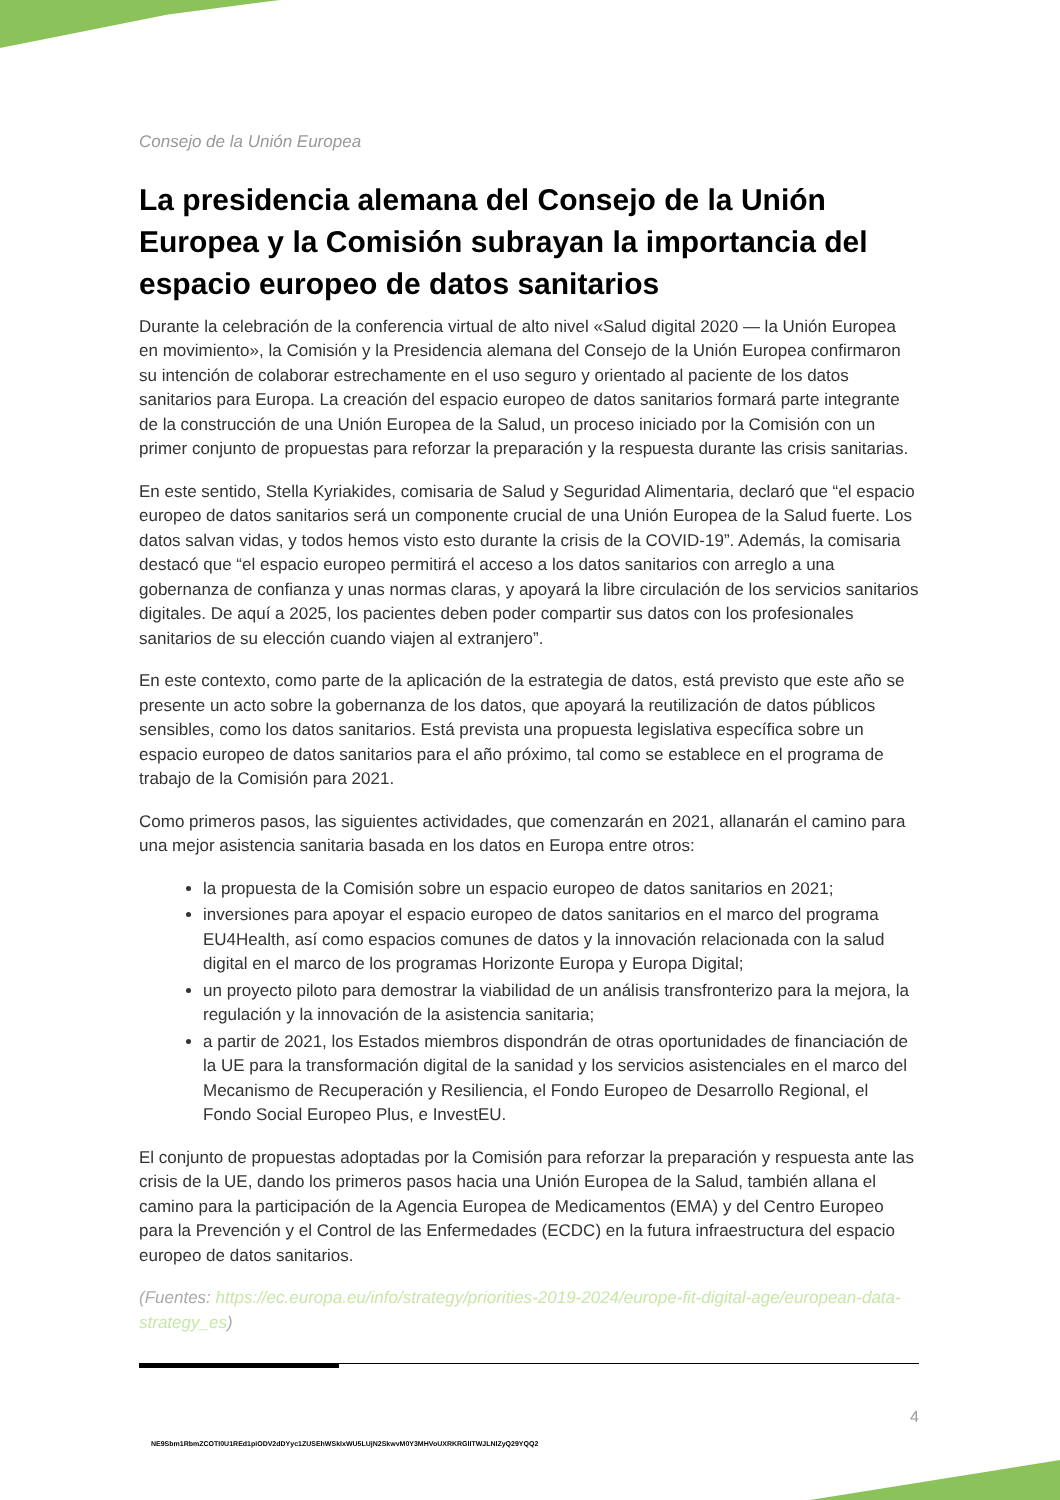Consejo de la Unión Europea
La presidencia alemana del Consejo de la Unión Europea y la Comisión subrayan la importancia del espacio europeo de datos sanitarios
Durante la celebración de la conferencia virtual de alto nivel «Salud digital 2020 — la Unión Europea en movimiento», la Comisión y la Presidencia alemana del Consejo de la Unión Europea confirmaron su intención de colaborar estrechamente en el uso seguro y orientado al paciente de los datos sanitarios para Europa. La creación del espacio europeo de datos sanitarios formará parte integrante de la construcción de una Unión Europea de la Salud, un proceso iniciado por la Comisión con un primer conjunto de propuestas para reforzar la preparación y la respuesta durante las crisis sanitarias.
En este sentido, Stella Kyriakides, comisaria de Salud y Seguridad Alimentaria, declaró que “el espacio europeo de datos sanitarios será un componente crucial de una Unión Europea de la Salud fuerte. Los datos salvan vidas, y todos hemos visto esto durante la crisis de la COVID-19”. Además, la comisaria destacó que “el espacio europeo permitirá el acceso a los datos sanitarios con arreglo a una gobernanza de confianza y unas normas claras, y apoyará la libre circulación de los servicios sanitarios digitales. De aquí a 2025, los pacientes deben poder compartir sus datos con los profesionales sanitarios de su elección cuando viajen al extranjero”.
En este contexto, como parte de la aplicación de la estrategia de datos, está previsto que este año se presente un acto sobre la gobernanza de los datos, que apoyará la reutilización de datos públicos sensibles, como los datos sanitarios. Está prevista una propuesta legislativa específica sobre un espacio europeo de datos sanitarios para el año próximo, tal como se establece en el programa de trabajo de la Comisión para 2021.
Como primeros pasos, las siguientes actividades, que comenzarán en 2021, allanarán el camino para una mejor asistencia sanitaria basada en los datos en Europa entre otros:
la propuesta de la Comisión sobre un espacio europeo de datos sanitarios en 2021;
inversiones para apoyar el espacio europeo de datos sanitarios en el marco del programa EU4Health, así como espacios comunes de datos y la innovación relacionada con la salud digital en el marco de los programas Horizonte Europa y Europa Digital;
un proyecto piloto para demostrar la viabilidad de un análisis transfronterizo para la mejora, la regulación y la innovación de la asistencia sanitaria;
a partir de 2021, los Estados miembros dispondrán de otras oportunidades de financiación de la UE para la transformación digital de la sanidad y los servicios asistenciales en el marco del Mecanismo de Recuperación y Resiliencia, el Fondo Europeo de Desarrollo Regional, el Fondo Social Europeo Plus, e InvestEU.
El conjunto de propuestas adoptadas por la Comisión para reforzar la preparación y respuesta ante las crisis de la UE, dando los primeros pasos hacia una Unión Europea de la Salud, también allana el camino para la participación de la Agencia Europea de Medicamentos (EMA) y del Centro Europeo para la Prevención y el Control de las Enfermedades (ECDC) en la futura infraestructura del espacio europeo de datos sanitarios.
(Fuentes: https://ec.europa.eu/info/strategy/priorities-2019-2024/europe-fit-digital-age/european-data-strategy_es)
4
NE9Sbm1RbmZCOTI0U1REd1piODV2dDYyc1ZUSEhWSklxWU5LUjN2SkwvM0Y3MHVoUXRKRGlITWJLNlZyQ29YQQ2